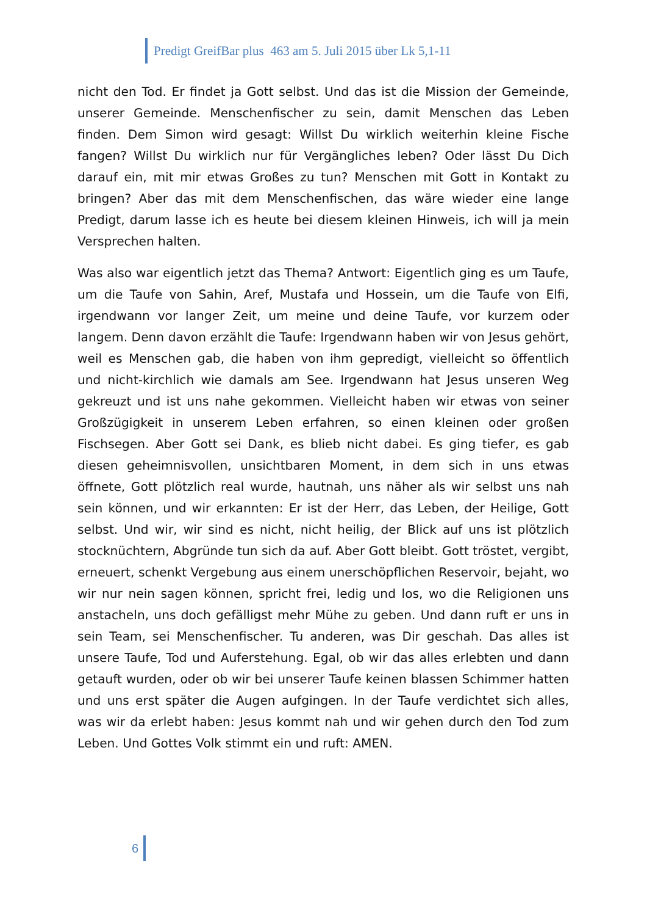Predigt GreifBar plus 463 am 5. Juli 2015 über Lk 5,1-11
nicht den Tod. Er findet ja Gott selbst. Und das ist die Mission der Gemeinde, unserer Gemeinde. Menschenfischer zu sein, damit Menschen das Leben finden. Dem Simon wird gesagt: Willst Du wirklich weiterhin kleine Fische fangen? Willst Du wirklich nur für Vergängliches leben? Oder lässt Du Dich darauf ein, mit mir etwas Großes zu tun? Menschen mit Gott in Kontakt zu bringen? Aber das mit dem Menschenfischen, das wäre wieder eine lange Predigt, darum lasse ich es heute bei diesem kleinen Hinweis, ich will ja mein Versprechen halten.
Was also war eigentlich jetzt das Thema? Antwort: Eigentlich ging es um Taufe, um die Taufe von Sahin, Aref, Mustafa und Hossein, um die Taufe von Elfi, irgendwann vor langer Zeit, um meine und deine Taufe, vor kurzem oder langem. Denn davon erzählt die Taufe: Irgendwann haben wir von Jesus gehört, weil es Menschen gab, die haben von ihm gepredigt, vielleicht so öffentlich und nicht-kirchlich wie damals am See. Irgendwann hat Jesus unseren Weg gekreuzt und ist uns nahe gekommen. Vielleicht haben wir etwas von seiner Großzügigkeit in unserem Leben erfahren, so einen kleinen oder großen Fischsegen. Aber Gott sei Dank, es blieb nicht dabei. Es ging tiefer, es gab diesen geheimnisvollen, unsichtbaren Moment, in dem sich in uns etwas öffnete, Gott plötzlich real wurde, hautnah, uns näher als wir selbst uns nah sein können, und wir erkannten: Er ist der Herr, das Leben, der Heilige, Gott selbst. Und wir, wir sind es nicht, nicht heilig, der Blick auf uns ist plötzlich stocknüchtern, Abgründe tun sich da auf. Aber Gott bleibt. Gott tröstet, vergibt, erneuert, schenkt Vergebung aus einem unerschöpflichen Reservoir, bejaht, wo wir nur nein sagen können, spricht frei, ledig und los, wo die Religionen uns anstacheln, uns doch gefälligst mehr Mühe zu geben. Und dann ruft er uns in sein Team, sei Menschenfischer. Tu anderen, was Dir geschah. Das alles ist unsere Taufe, Tod und Auferstehung. Egal, ob wir das alles erlebten und dann getauft wurden, oder ob wir bei unserer Taufe keinen blassen Schimmer hatten und uns erst später die Augen aufgingen. In der Taufe verdichtet sich alles, was wir da erlebt haben: Jesus kommt nah und wir gehen durch den Tod zum Leben. Und Gottes Volk stimmt ein und ruft: AMEN.
6